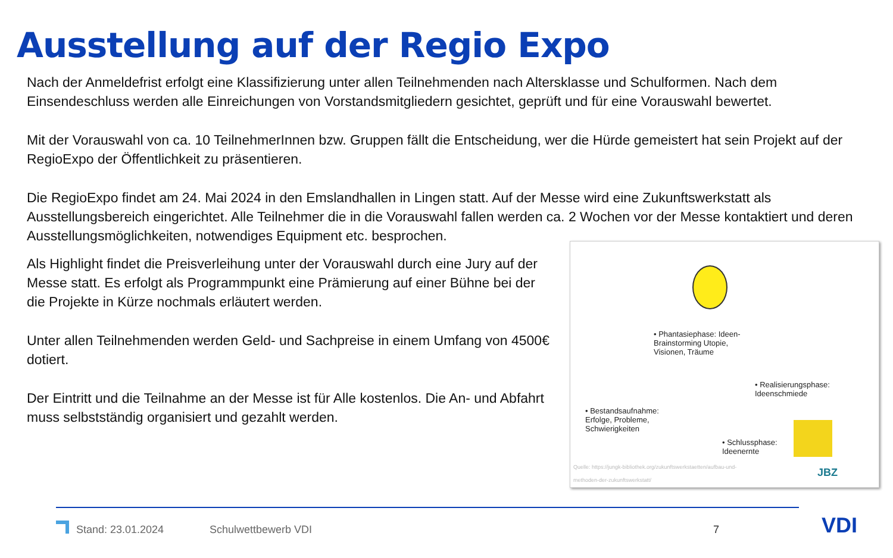Ausstellung auf der Regio Expo
Nach der Anmeldefrist erfolgt eine Klassifizierung unter allen Teilnehmenden nach Altersklasse und Schulformen. Nach dem Einsendeschluss werden alle Einreichungen von Vorstandsmitgliedern gesichtet, geprüft und für eine Vorauswahl bewertet.
Mit der Vorauswahl von ca. 10 TeilnehmerInnen bzw. Gruppen fällt die Entscheidung, wer die Hürde gemeistert hat sein Projekt auf der RegioExpo der Öffentlichkeit zu präsentieren.
Die RegioExpo findet am 24. Mai 2024 in den Emslandhallen in Lingen statt. Auf der Messe wird eine Zukunftswerkstatt als Ausstellungsbereich eingerichtet. Alle Teilnehmer die in die Vorauswahl fallen werden ca. 2 Wochen vor der Messe kontaktiert und deren Ausstellungsmöglichkeiten, notwendiges Equipment etc. besprochen.
Als Highlight findet die Preisverleihung unter der Vorauswahl durch eine Jury auf der Messe statt. Es erfolgt als Programmpunkt eine Prämierung auf einer Bühne bei der die Projekte in Kürze nochmals erläutert werden.
Unter allen Teilnehmenden werden Geld- und Sachpreise in einem Umfang von 4500€ dotiert.
Der Eintritt und die Teilnahme an der Messe ist für Alle kostenlos. Die An- und Abfahrt muss selbstständig organisiert und gezahlt werden.
• Phantasiephase: Ideen-
Brainstorming Utopie,
Visionen, Träume
• Realisierungsphase:
Ideenschmiede
• Bestandsaufnahme:
Erfolge, Probleme,
Schwierigkeiten
• Schlussphase:
Ideenernte
Quelle: https://jungk-bibliothek.org/zukunftswerkstaetten/aufbau-und-
methoden-der-zukunftswerkstatt/
JBZ
Stand: 23.01.2024 Schulwettbewerb VDI 7 VDI